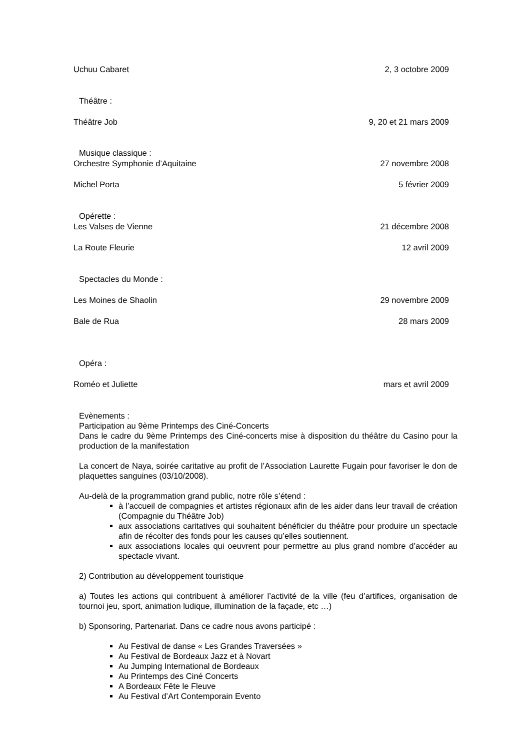Uchuu Cabaret 2, 3 octobre 2009
Théâtre :
Théâtre Job 9, 20 et 21 mars 2009
Musique classique :
Orchestre Symphonie d’Aquitaine 27 novembre 2008
Michel Porta 5 février 2009
Opérette :
Les Valses de Vienne 21 décembre 2008
La Route Fleurie 12 avril 2009
Spectacles du Monde :
Les Moines de Shaolin 29 novembre 2009
Bale de Rua 28 mars 2009
Opéra :
Roméo et Juliette mars et avril 2009
Evènements :
Participation au 9ème Printemps des Ciné-Concerts
Dans le cadre du 9ème Printemps des Ciné-concerts mise à disposition du théâtre du Casino pour la production de la manifestation
La concert de Naya, soirée caritative au profit de l’Association Laurette Fugain pour favoriser le don de plaquettes sanguines (03/10/2008).
Au-delà de la programmation grand public, notre rôle s’étend :
à l’accueil de compagnies et artistes régionaux afin de les aider dans leur travail de création (Compagnie du Théâtre Job)
aux associations caritatives qui souhaitent bénéficier du théâtre pour produire un spectacle afin de récolter des fonds pour les causes qu’elles soutiennent.
aux associations locales qui oeuvrent pour permettre au plus grand nombre d’accéder au spectacle vivant.
2) Contribution au développement touristique
a) Toutes les actions qui contribuent à améliorer l’activité de la ville (feu d’artifices, organisation de tournoi jeu, sport, animation ludique, illumination de la façade, etc …)
b) Sponsoring, Partenariat. Dans ce cadre nous avons participé :
Au Festival de danse « Les Grandes Traversées »
Au Festival de Bordeaux Jazz et à Novart
Au Jumping International de Bordeaux
Au Printemps des Ciné Concerts
A Bordeaux Fête le Fleuve
Au Festival d’Art Contemporain Evento